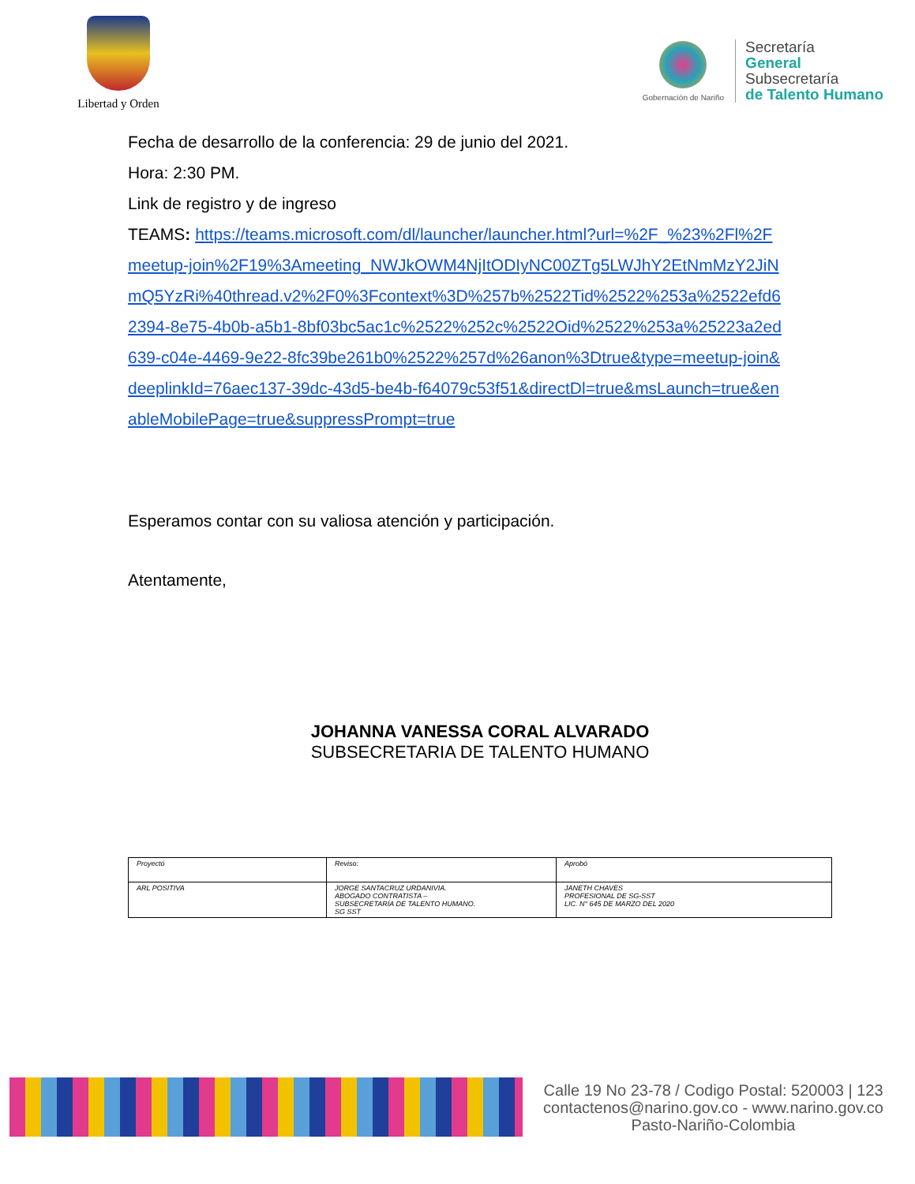Libertad y Orden
Gobernación de Nariño
Secretaría
General
Subsecretaría
de Talento Humano
Fecha de desarrollo de la conferencia: 29 de junio del 2021.
Hora: 2:30 PM.
Link de registro y de ingreso
TEAMS: https://teams.microsoft.com/dl/launcher/launcher.html?url=%2F_%23%2Fl%2Fmeetup-join%2F19%3Ameeting_NWJkOWM4NjItODIyNC00ZTg5LWJhY2EtNmMzY2JiNmQ5YzRi%40thread.v2%2F0%3Fcontext%3D%257b%2522Tid%2522%253a%2522efd62394-8e75-4b0b-a5b1-8bf03bc5ac1c%2522%252c%2522Oid%2522%253a%25223a2ed639-c04e-4469-9e22-8fc39be261b0%2522%257d%26anon%3Dtrue&type=meetup-join&deeplinkId=76aec137-39dc-43d5-be4b-f64079c53f51&directDl=true&msLaunch=true&enableMobilePage=true&suppressPrompt=true
Esperamos contar con su valiosa atención y participación.
Atentamente,
JOHANNA VANESSA CORAL ALVARADO
SUBSECRETARIA DE TALENTO HUMANO
| Proyectó | Reviso: | Aprobó |
| ARL POSITIVA | JORGE SANTACRUZ URDANIVIA. ABOGADO CONTRATISTA – SUBSECRETARÍA DE TALENTO HUMANO. SG SST | JANETH CHAVES PROFESIONAL DE SG-SST LIC. N° 645 DE MARZO DEL 2020 |
Calle 19 No 23-78 / Codigo Postal: 520003 | 123
contactenos@narino.gov.co - www.narino.gov.co
Pasto-Nariño-Colombia